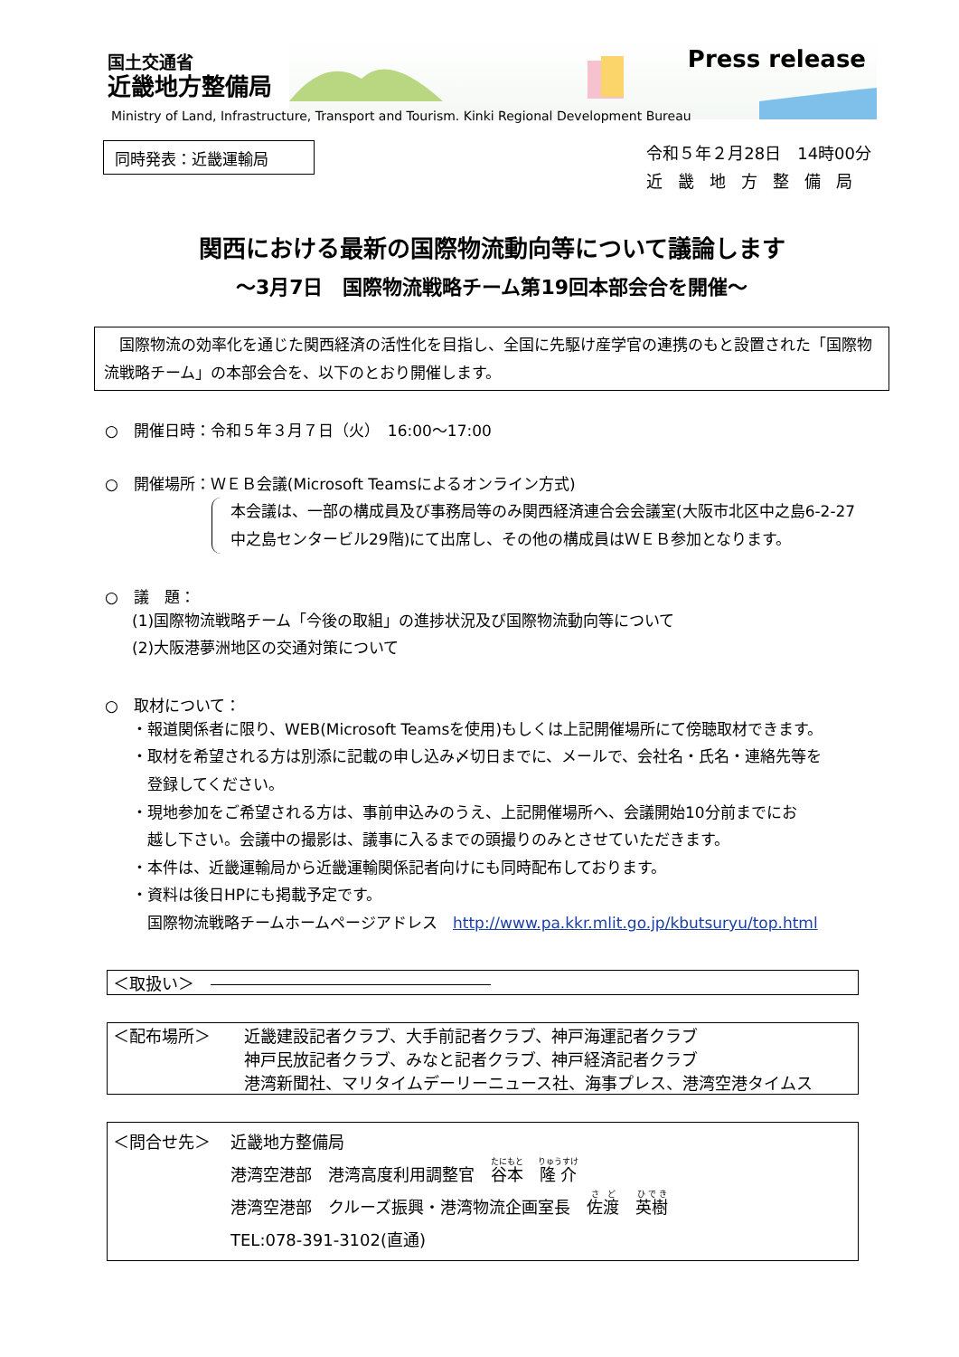国土交通省
近畿地方整備局
Press release
Ministry of Land, Infrastructure, Transport and Tourism. Kinki Regional Development Bureau
同時発表：近畿運輸局
令和５年２月28日　14時00分
近畿地方整備局
関西における最新の国際物流動向等について議論します
～3月7日　国際物流戦略チーム第19回本部会合を開催～
　国際物流の効率化を通じた関西経済の活性化を目指し、全国に先駆け産学官の連携のもと設置された「国際物流戦略チーム」の本部会合を、以下のとおり開催します。
○　開催日時：令和５年３月７日（火）　16:00～17:00
○　開催場所：ＷＥＢ会議(Microsoft Teamsによるオンライン方式)
本会議は、一部の構成員及び事務局等のみ関西経済連合会会議室(大阪市北区中之島6-2-27　中之島センタービル29階)にて出席し、その他の構成員はＷＥＢ参加となります。
○　議　題：
(1)国際物流戦略チーム「今後の取組」の進捗状況及び国際物流動向等について
(2)大阪港夢洲地区の交通対策について
○　取材について：
・報道関係者に限り、WEB(Microsoft Teamsを使用)もしくは上記開催場所にて傍聴取材できます。
・取材を希望される方は別添に記載の申し込み〆切日までに、メールで、会社名・氏名・連絡先等を
　登録してください。
・現地参加をご希望される方は、事前申込みのうえ、上記開催場所へ、会議開始10分前までにお
　越し下さい。会議中の撮影は、議事に入るまでの頭撮りのみとさせていただきます。
・本件は、近畿運輸局から近畿運輸関係記者向けにも同時配布しております。
・資料は後日HPにも掲載予定です。
　国際物流戦略チームホームページアドレス　http://www.pa.kkr.mlit.go.jp/kbutsuryu/top.html
＜取扱い＞　
＜配布場所＞ 近畿建設記者クラブ、大手前記者クラブ、神戸海運記者クラブ
神戸民放記者クラブ、みなと記者クラブ、神戸経済記者クラブ
港湾新聞社、マリタイムデーリーニュース社、海事プレス、港湾空港タイムス
＜問合せ先＞ 近畿地方整備局
港湾空港部　港湾高度利用調整官　谷本　隆介
港湾空港部　クルーズ振興・港湾物流企画室長　佐渡　英樹
TEL:078-391-3102(直通)